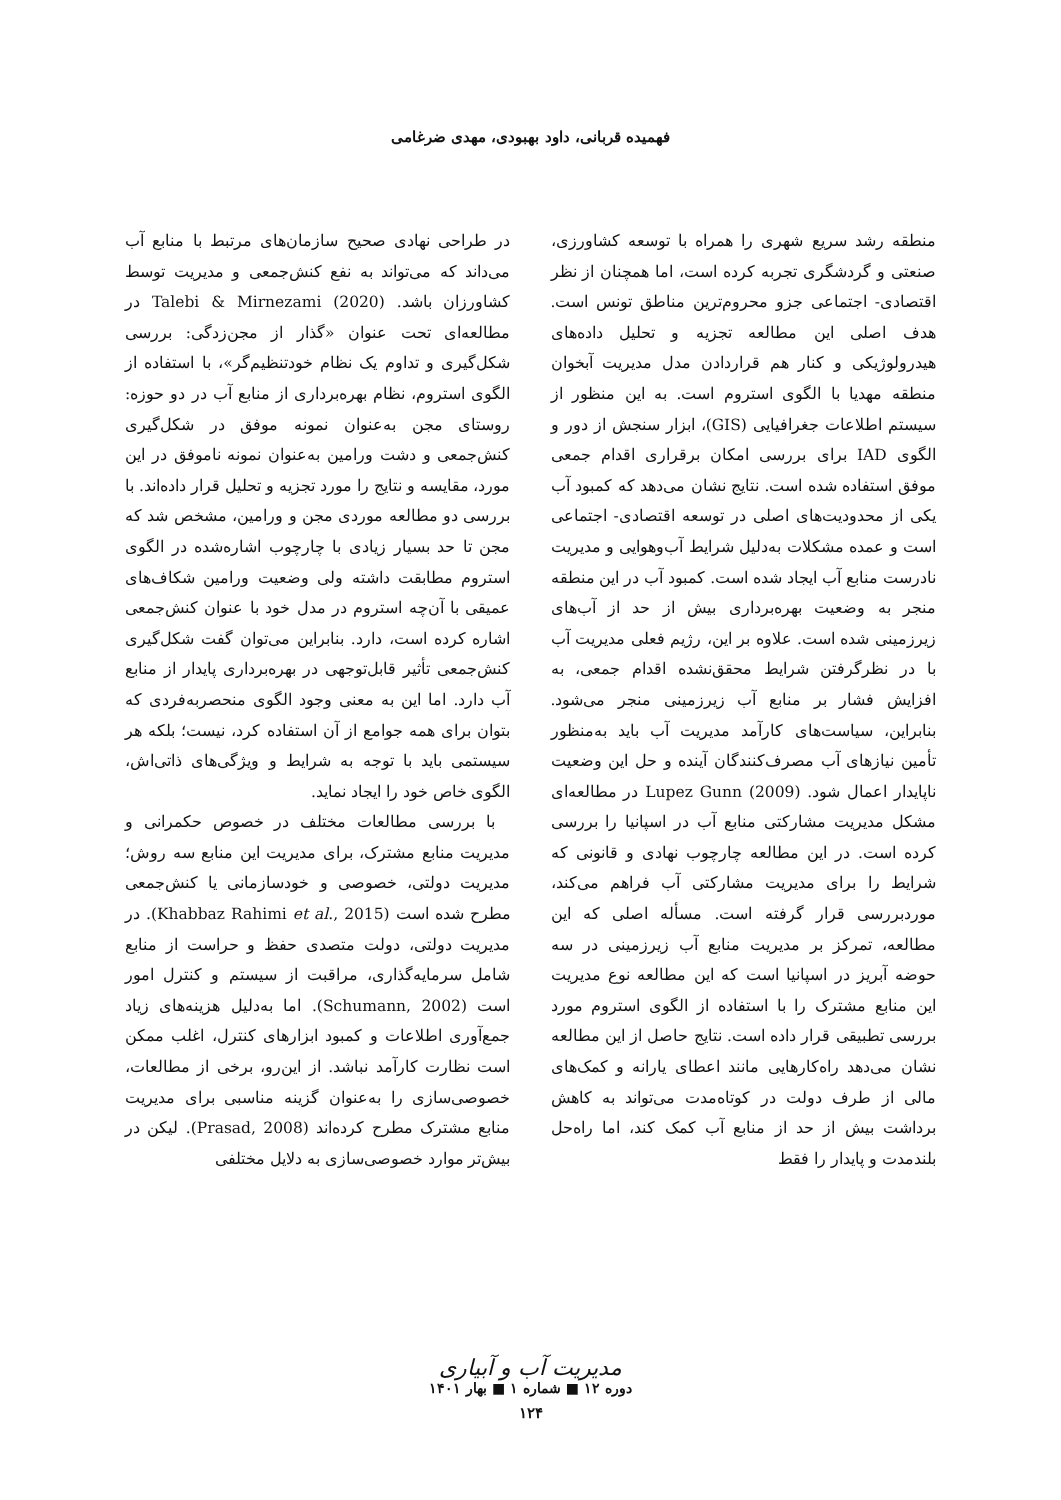فهمیده قربانی، داود بهبودی، مهدی ضرغامی
منطقه رشد سریع شهری را همراه با توسعه کشاورزی، صنعتی و گردشگری تجربه کرده است، اما همچنان از نظر اقتصادی- اجتماعی جزو محروم‌ترین مناطق تونس است. هدف اصلی این مطالعه تجزیه و تحلیل داده‌های هیدرولوژیکی و کنار هم قراردادن مدل مدیریت آبخوان منطقه مهدیا با الگوی استروم است. به این منظور از سیستم اطلاعات جغرافیایی (GIS)، ابزار سنجش از دور و الگوی IAD برای بررسی امکان برقراری اقدام جمعی موفق استفاده شده است. نتایج نشان می‌دهد که کمبود آب یکی از محدودیت‌های اصلی در توسعه اقتصادی- اجتماعی است و عمده مشکلات به‌دلیل شرایط آب‌وهوایی و مدیریت نادرست منابع آب ایجاد شده است. کمبود آب در این منطقه منجر به وضعیت بهره‌برداری بیش از حد از آب‌های زیرزمینی شده است. علاوه بر این، رژیم فعلی مدیریت آب با در نظرگرفتن شرایط محقق‌نشده اقدام جمعی، به افزایش فشار بر منابع آب زیرزمینی منجر می‌شود. بنابراین، سیاست‌های کارآمد مدیریت آب باید به‌منظور تأمین نیازهای آب مصرف‌کنندگان آینده و حل این وضعیت ناپایدار اعمال شود. Lupez Gunn (2009) در مطالعه‌ای مشکل مدیریت مشارکتی منابع آب در اسپانیا را بررسی کرده است. در این مطالعه چارچوب نهادی و قانونی که شرایط را برای مدیریت مشارکتی آب فراهم می‌کند، موردبررسی قرار گرفته است. مسأله اصلی که این مطالعه، تمرکز بر مدیریت منابع آب زیرزمینی در سه حوضه آبریز در اسپانیا است که این مطالعه نوع مدیریت این منابع مشترک را با استفاده از الگوی استروم مورد بررسی تطبیقی قرار داده است. نتایج حاصل از این مطالعه نشان می‌دهد راه‌کارهایی مانند اعطای یارانه و کمک‌های مالی از طرف دولت در کوتاه‌مدت می‌تواند به کاهش برداشت بیش از حد از منابع آب کمک کند، اما راه‌حل بلندمدت و پایدار را فقط
در طراحی نهادی صحیح سازمان‌های مرتبط با منابع آب می‌داند که می‌تواند به نفع کنش‌جمعی و مدیریت توسط کشاورزان باشد. Talebi & Mirnezami (2020) در مطالعه‌ای تحت عنوان «گذار از مجن‌زدگی: بررسی شکل‌گیری و تداوم یک نظام خودتنظیم‌گر»، با استفاده از الگوی استروم، نظام بهره‌برداری از منابع آب در دو حوزه: روستای مجن به‌عنوان نمونه موفق در شکل‌گیری کنش‌جمعی و دشت ورامین به‌عنوان نمونه ناموفق در این مورد، مقایسه و نتایج را مورد تجزیه و تحلیل قرار داده‌اند. با بررسی دو مطالعه موردی مجن و ورامین، مشخص شد که مجن تا حد بسیار زیادی با چارچوب اشاره‌شده در الگوی استروم مطابقت داشته ولی وضعیت ورامین شکاف‌های عمیقی با آن‌چه استروم در مدل خود با عنوان کنش‌جمعی اشاره کرده است، دارد. بنابراین می‌توان گفت شکل‌گیری کنش‌جمعی تأثیر قابل‌توجهی در بهره‌برداری پایدار از منابع آب دارد. اما این به معنی وجود الگوی منحصربه‌فردی که بتوان برای همه جوامع از آن استفاده کرد، نیست؛ بلکه هر سیستمی باید با توجه به شرایط و ویژگی‌های ذاتی‌اش، الگوی خاص خود را ایجاد نماید.
با بررسی مطالعات مختلف در خصوص حکمرانی و مدیریت منابع مشترک، برای مدیریت این منابع سه روش؛ مدیریت دولتی، خصوصی و خودسازمانی یا کنش‌جمعی مطرح شده است (Khabbaz Rahimi et al., 2015). در مدیریت دولتی، دولت متصدی حفظ و حراست از منابع شامل سرمایه‌گذاری، مراقبت از سیستم و کنترل امور است (Schumann, 2002). اما به‌دلیل هزینه‌های زیاد جمع‌آوری اطلاعات و کمبود ابزارهای کنترل، اغلب ممکن است نظارت کارآمد نباشد. از این‌رو، برخی از مطالعات، خصوصی‌سازی را به‌عنوان گزینه مناسبی برای مدیریت منابع مشترک مطرح کرده‌اند (Prasad, 2008). لیکن در بیش‌تر موارد خصوصی‌سازی به دلایل مختلفی
مدیریت آب و آبیاری
دوره ۱۲ ■ شماره ۱ ■ بهار ۱۴۰۱
۱۲۴